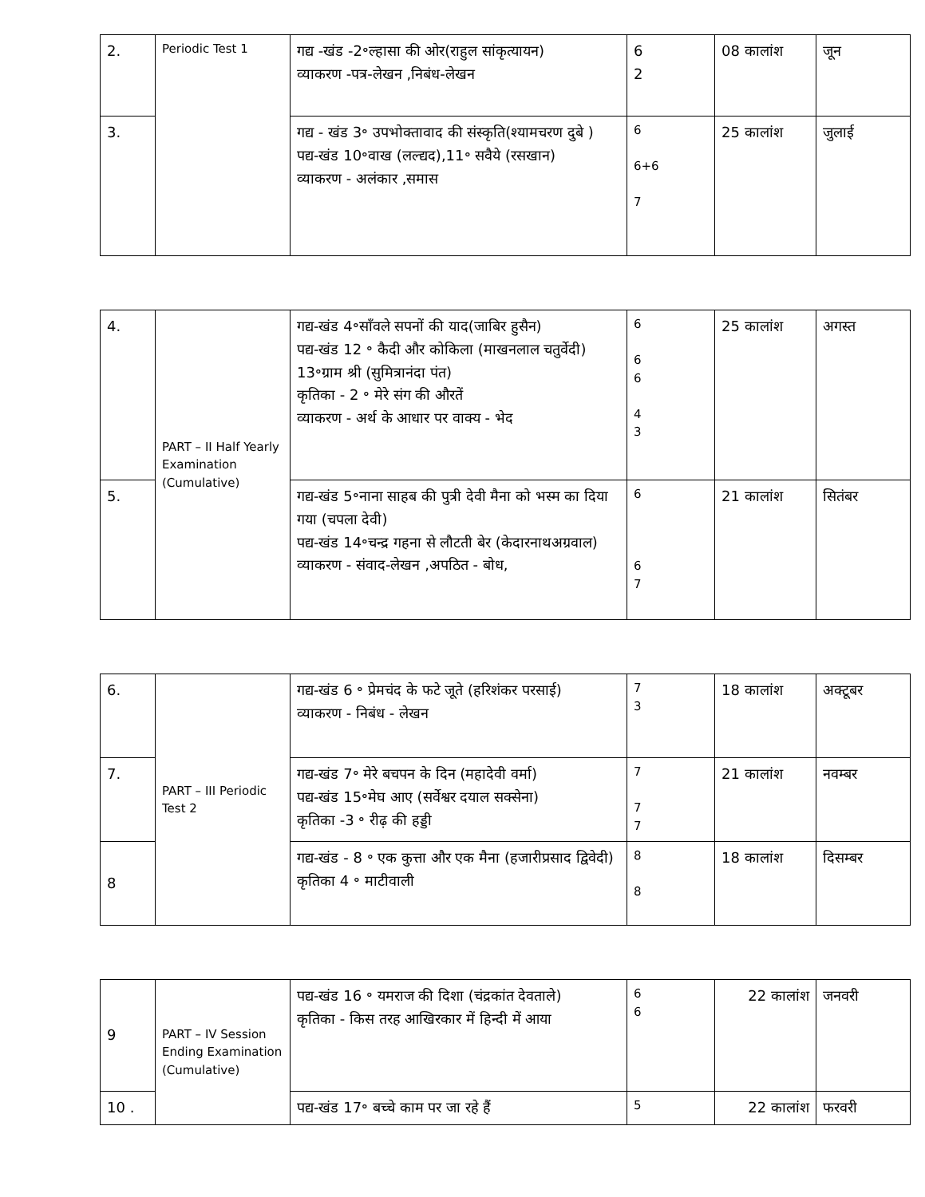| 2. | Periodic Test 1 | गद्य -खंड -2॰ल्हासा की ओर(राहुल सांकृत्यायन) व्याकरण -पत्र-लेखन ,निबंध-लेखन | 6 2 | 08 कालांश | जून |
| 3. | | गद्य - खंड 3॰ उपभोक्तावाद की संस्कृति(श्यामचरण दुबे ) पद्य-खंड 10॰वाख (लल्द्यद),11॰ सवैये (रसखान) व्याकरण - अलंकार ,समास | 6 6+6 7 | 25 कालांश | जुलाई |
| 4. | PART – II Half Yearly Examination (Cumulative) | गद्य-खंड 4॰साँवले सपनों की याद(जाबिर हुसैन) पद्य-खंड 12 ॰ कैदी और कोकिला (माखनलाल चतुर्वेदी) 13॰ग्राम श्री (सुमित्रानंदा पंत) कृतिका - 2 ॰ मेरे संग की औरतें व्याकरण - अर्थ के आधार पर वाक्य - भेद | 6 6 6 4 3 | 25 कालांश | अगस्त |
| 5. | | गद्य-खंड 5॰नाना साहब की पुत्री देवी मैना को भस्म का दिया गया (चपला देवी) पद्य-खंड 14॰चन्द्र गहना से लौटती बेर (केदारनाथअग्रवाल) व्याकरण - संवाद-लेखन ,अपठित - बोध, | 6 6 7 | 21 कालांश | सितंबर |
| 6. | PART – III Periodic Test 2 | गद्य-खंड 6 ॰ प्रेमचंद के फटे जूते (हरिशंकर परसाई) व्याकरण - निबंध - लेखन | 7 3 | 18 कालांश | अक्टूबर |
| 7. | | गद्य-खंड 7॰ मेरे बचपन के दिन (महादेवी वर्मा) पद्य-खंड 15॰मेघ आए (सर्वेश्वर दयाल सक्सेना) कृतिका -3 ॰ रीढ़ की हड्डी | 7 7 7 | 21 कालांश | नवम्बर |
| 8 | | गद्य-खंड - 8 ॰ एक कुत्ता और एक मैना (हजारीप्रसाद द्विवेदी) कृतिका 4 ॰ माटीवाली | 8 8 | 18 कालांश | दिसम्बर |
| 9 | PART – IV Session Ending Examination (Cumulative) | पद्य-खंड 16 ॰ यमराज की दिशा (चंद्रकांत देवताले) कृतिका - किस तरह आखिरकार में हिन्दी में आया | 6 6 | 22 कालांश | जनवरी |
| 10 . | | पद्य-खंड 17॰ बच्चे काम पर जा रहे हैं | 5 | 22 कालांश | फरवरी |